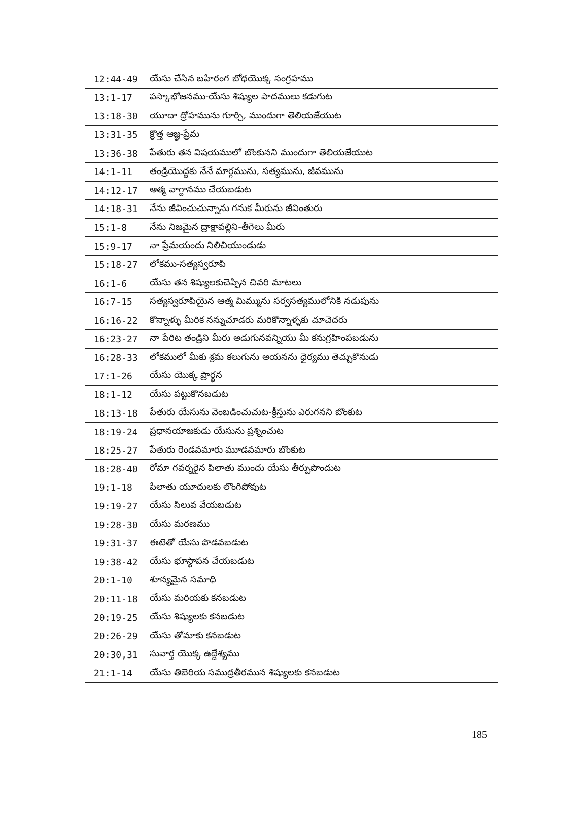| 12:44-49 | యేసు చేసిన బహిరంగ బోధయొక్క సంగ్రహము |
| 13:1-17 | పస్కాభోజనము-యేసు శిష్యుల పాదములు కడుగుట |
| 13:18-30 | యూదా ద్రోహమును గూర్చి, ముందుగా తెలియజేయుట |
| 13:31-35 | క్రొత్త ఆజ్ఞ-ప్రేమ |
| 13:36-38 | పేతురు తన విషయములో బొంకునని ముందుగా తెలియజేయుట |
| 14:1-11 | తండ్రియొద్దకు నేనే మార్గమును, సత్యమును, జీవమును |
| 14:12-17 | ఆత్మ వాగ్దానము చేయబడుట |
| 14:18-31 | నేను జీవించుచున్నాను గనుక మీరును జీవింతురు |
| 15:1-8 | నేను నిజమైన ద్రాక్షావల్లిని-తీగెలు మీరు |
| 15:9-17 | నా ప్రేమయందు నిలిచియుండుడు |
| 15:18-27 | లోకము-సత్యస్వరూపి |
| 16:1-6 | యేసు తన శిష్యులకుచెప్పిన చివరి మాటలు |
| 16:7-15 | సత్యస్వరూపియైన ఆత్మ మిమ్మును సర్వసత్యములోనికి నడుపును |
| 16:16-22 | కొన్నాళ్ళు మీరిక నన్నుచూడరు మరికొన్నాళ్ళకు చూచెదరు |
| 16:23-27 | నా పేరిట తండ్రిని మీరు అడుగునవన్నియు మీ కనుగ్రహింపబడును |
| 16:28-33 | లోకములో మీకు శ్రమ కలుగును అయనను ధైర్యము తెచ్చుకొనుడు |
| 17:1-26 | యేసు యొక్క ప్రార్థన |
| 18:1-12 | యేసు పట్టుకొనబడుట |
| 18:13-18 | పేతురు యేసును వెంబడించుచుట-క్రీస్తును ఎరుగనని బొంకుట |
| 18:19-24 | ప్రధానయాజకుడు యేసును ప్రశ్నించుట |
| 18:25-27 | పేతురు రెండవమారు మూడవమారు బొంకుట |
| 18:28-40 | రోమా గవర్నరైన పిలాతు ముందు యేసు తీర్పుపొందుట |
| 19:1-18 | పిలాతు యూదులకు లొంగిపోవుట |
| 19:19-27 | యేసు సిలువ వేయబడుట |
| 19:28-30 | యేసు మరణము |
| 19:31-37 | ఈటెతో యేసు పొడవబడుట |
| 19:38-42 | యేసు భూస్థాపన చేయబడుట |
| 20:1-10 | శూన్యమైన సమాధి |
| 20:11-18 | యేసు మరియకు కనబడుట |
| 20:19-25 | యేసు శిష్యులకు కనబడుట |
| 20:26-29 | యేసు తోమాకు కనబడుట |
| 20:30,31 | సువార్త యొక్క ఉద్దేశ్యము |
| 21:1-14 | యేసు తిబెరియ సముద్రతీరమున శిష్యులకు కనబడుట |
185